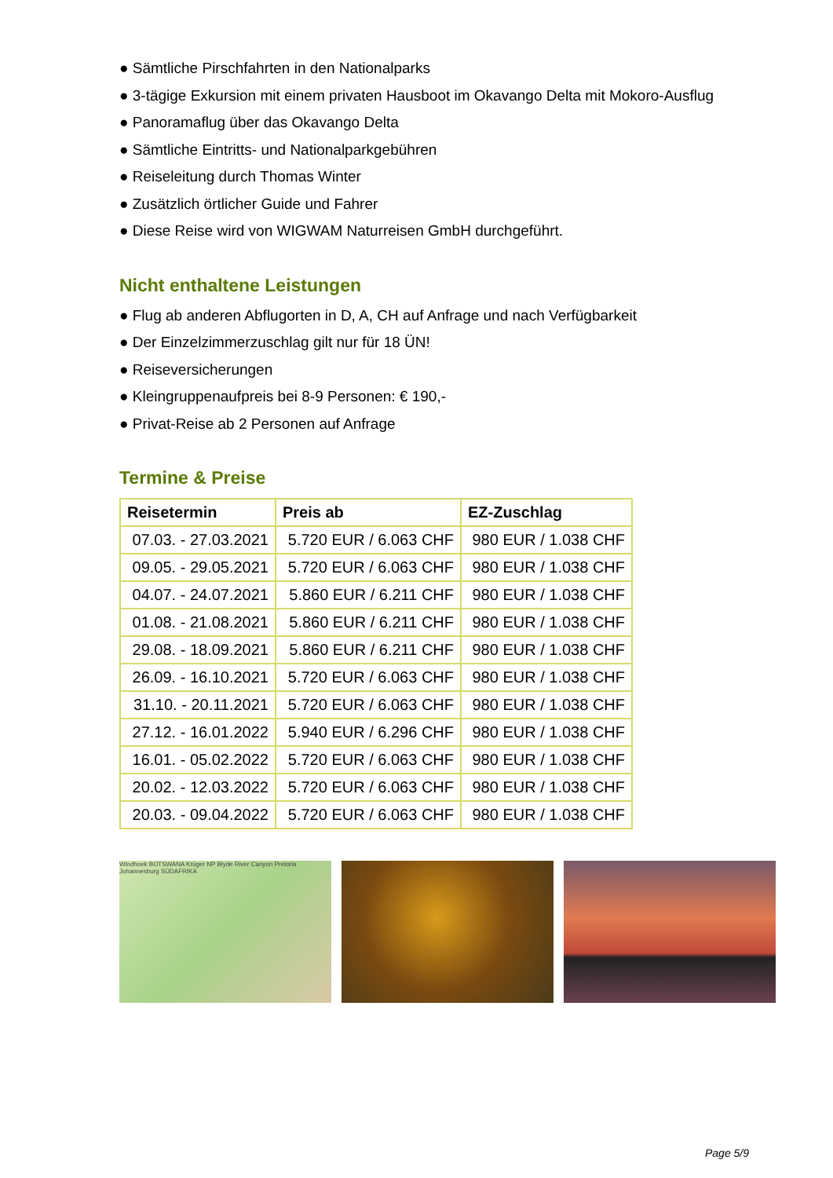● Sämtliche Pirschfahrten in den Nationalparks
● 3-tägige Exkursion mit einem privaten Hausboot im Okavango Delta mit Mokoro-Ausflug
● Panoramaflug über das Okavango Delta
● Sämtliche Eintritts- und Nationalparkgebühren
● Reiseleitung durch Thomas Winter
● Zusätzlich örtlicher Guide und Fahrer
● Diese Reise wird von WIGWAM Naturreisen GmbH durchgeführt.
Nicht enthaltene Leistungen
● Flug ab anderen Abflugorten in D, A, CH auf Anfrage und nach Verfügbarkeit
● Der Einzelzimmerzuschlag gilt nur für 18 ÜN!
● Reiseversicherungen
● Kleingruppenaufpreis bei 8-9 Personen: € 190,-
● Privat-Reise ab 2 Personen auf Anfrage
Termine & Preise
| Reisetermin | Preis ab | EZ-Zuschlag |
| --- | --- | --- |
| 07.03. - 27.03.2021 | 5.720 EUR / 6.063 CHF | 980 EUR / 1.038 CHF |
| 09.05. - 29.05.2021 | 5.720 EUR / 6.063 CHF | 980 EUR / 1.038 CHF |
| 04.07. - 24.07.2021 | 5.860 EUR / 6.211 CHF | 980 EUR / 1.038 CHF |
| 01.08. - 21.08.2021 | 5.860 EUR / 6.211 CHF | 980 EUR / 1.038 CHF |
| 29.08. - 18.09.2021 | 5.860 EUR / 6.211 CHF | 980 EUR / 1.038 CHF |
| 26.09. - 16.10.2021 | 5.720 EUR / 6.063 CHF | 980 EUR / 1.038 CHF |
| 31.10. - 20.11.2021 | 5.720 EUR / 6.063 CHF | 980 EUR / 1.038 CHF |
| 27.12. - 16.01.2022 | 5.940 EUR / 6.296 CHF | 980 EUR / 1.038 CHF |
| 16.01. - 05.02.2022 | 5.720 EUR / 6.063 CHF | 980 EUR / 1.038 CHF |
| 20.02. - 12.03.2022 | 5.720 EUR / 6.063 CHF | 980 EUR / 1.038 CHF |
| 20.03. - 09.04.2022 | 5.720 EUR / 6.063 CHF | 980 EUR / 1.038 CHF |
Windhoek BOTSWANA Krüger NP Blyde River Canyon Pretoria Johannesburg SÜDAFRIKA
Page 5/9